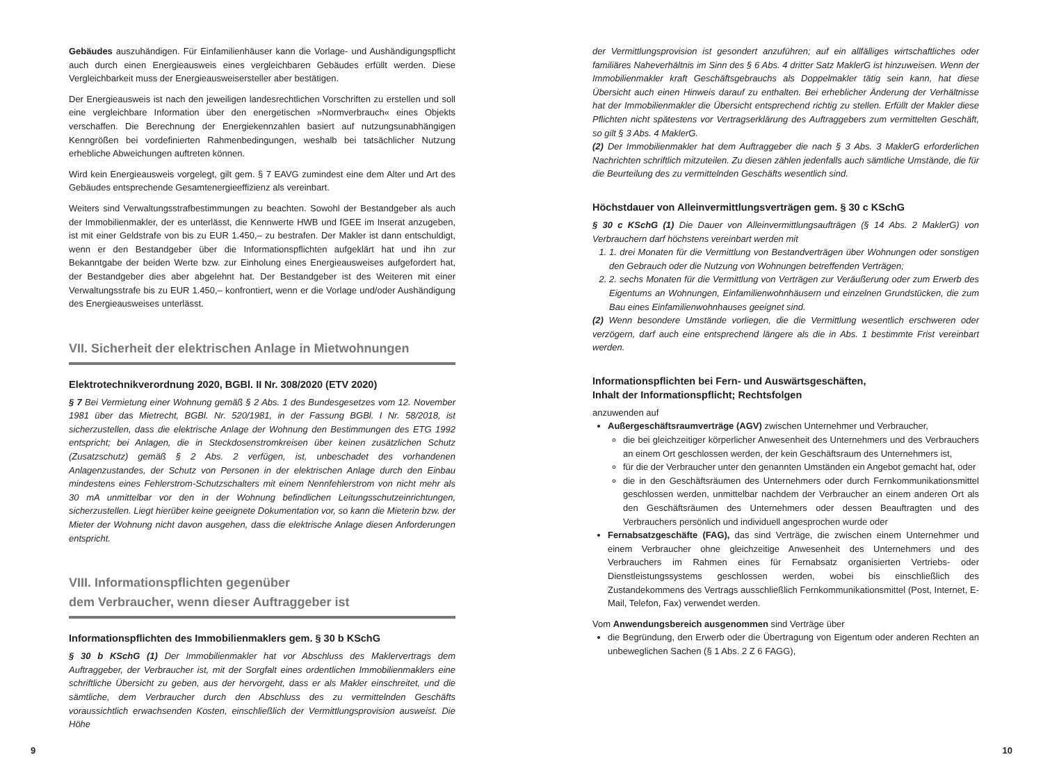Gebäudes auszuhändigen. Für Einfamilienhäuser kann die Vorlage- und Aushändigungspflicht auch durch einen Energieausweis eines vergleichbaren Gebäudes erfüllt werden. Diese Vergleichbarkeit muss der Energieausweisersteller aber bestätigen.
Der Energieausweis ist nach den jeweiligen landesrechtlichen Vorschriften zu erstellen und soll eine vergleichbare Information über den energetischen »Normverbrauch« eines Objekts verschaffen. Die Berechnung der Energiekennzahlen basiert auf nutzungsunabhängigen Kenngrößen bei vordefinierten Rahmenbedingungen, weshalb bei tatsächlicher Nutzung erhebliche Abweichungen auftreten können.
Wird kein Energieausweis vorgelegt, gilt gem. § 7 EAVG zumindest eine dem Alter und Art des Gebäudes entsprechende Gesamtenergieeffizienz als vereinbart.
Weiters sind Verwaltungsstrafbestimmungen zu beachten. Sowohl der Bestandgeber als auch der Immobilienmakler, der es unterlässt, die Kennwerte HWB und fGEE im Inserat anzugeben, ist mit einer Geldstrafe von bis zu EUR 1.450,– zu bestrafen. Der Makler ist dann entschuldigt, wenn er den Bestandgeber über die Informationspflichten aufgeklärt hat und ihn zur Bekanntgabe der beiden Werte bzw. zur Einholung eines Energieausweises aufgefordert hat, der Bestandgeber dies aber abgelehnt hat. Der Bestandgeber ist des Weiteren mit einer Verwaltungsstrafe bis zu EUR 1.450,– konfrontiert, wenn er die Vorlage und/oder Aushändigung des Energieausweises unterlässt.
VII. Sicherheit der elektrischen Anlage in Mietwohnungen
Elektrotechnikverordnung 2020, BGBl. II Nr. 308/2020 (ETV 2020)
§ 7 Bei Vermietung einer Wohnung gemäß § 2 Abs. 1 des Bundesgesetzes vom 12. November 1981 über das Mietrecht, BGBl. Nr. 520/1981, in der Fassung BGBl. I Nr. 58/2018, ist sicherzustellen, dass die elektrische Anlage der Wohnung den Bestimmungen des ETG 1992 entspricht; bei Anlagen, die in Steckdosenstromkreisen über keinen zusätzlichen Schutz (Zusatzschutz) gemäß § 2 Abs. 2 verfügen, ist, unbeschadet des vorhandenen Anlagenzustandes, der Schutz von Personen in der elektrischen Anlage durch den Einbau mindestens eines Fehlerstrom-Schutzschalters mit einem Nennfehlerstrom von nicht mehr als 30 mA unmittelbar vor den in der Wohnung befindlichen Leitungsschutzeinrichtungen, sicherzustellen. Liegt hierüber keine geeignete Dokumentation vor, so kann die Mieterin bzw. der Mieter der Wohnung nicht davon ausgehen, dass die elektrische Anlage diesen Anforderungen entspricht.
VIII. Informationspflichten gegenüber
dem Verbraucher, wenn dieser Auftraggeber ist
Informationspflichten des Immobilienmaklers gem. § 30 b KSchG
§ 30 b KSchG (1) Der Immobilienmakler hat vor Abschluss des Maklervertrags dem Auftraggeber, der Verbraucher ist, mit der Sorgfalt eines ordentlichen Immobilienmaklers eine schriftliche Übersicht zu geben, aus der hervorgeht, dass er als Makler einschreitet, und die sämtliche, dem Verbraucher durch den Abschluss des zu vermittelnden Geschäfts voraussichtlich erwachsenden Kosten, einschließlich der Vermittlungsprovision ausweist. Die Höhe
der Vermittlungsprovision ist gesondert anzuführen; auf ein allfälliges wirtschaftliches oder familiäres Naheverhältnis im Sinn des § 6 Abs. 4 dritter Satz MaklerG ist hinzuweisen. Wenn der Immobilienmakler kraft Geschäftsgebrauchs als Doppelmakler tätig sein kann, hat diese Übersicht auch einen Hinweis darauf zu enthalten. Bei erheblicher Änderung der Verhältnisse hat der Immobilienmakler die Übersicht entsprechend richtig zu stellen. Erfüllt der Makler diese Pflichten nicht spätestens vor Vertragserklärung des Auftraggebers zum vermittelten Geschäft, so gilt § 3 Abs. 4 MaklerG.
(2) Der Immobilienmakler hat dem Auftraggeber die nach § 3 Abs. 3 MaklerG erforderlichen Nachrichten schriftlich mitzuteilen. Zu diesen zählen jedenfalls auch sämtliche Umstände, die für die Beurteilung des zu vermittelnden Geschäfts wesentlich sind.
Höchstdauer von Alleinvermittlungsverträgen gem. § 30 c KSchG
§ 30 c KSchG (1) Die Dauer von Alleinvermittlungsaufträgen (§ 14 Abs. 2 MaklerG) von Verbrauchern darf höchstens vereinbart werden mit
1. 1. drei Monaten für die Vermittlung von Bestandverträgen über Wohnungen oder sonstigen den Gebrauch oder die Nutzung von Wohnungen betreffenden Verträgen;
2. 2. sechs Monaten für die Vermittlung von Verträgen zur Veräußerung oder zum Erwerb des Eigentums an Wohnungen, Einfamilienwohnhäusern und einzelnen Grundstücken, die zum Bau eines Einfamilienwohnhauses geeignet sind.
(2) Wenn besondere Umstände vorliegen, die die Vermittlung wesentlich erschweren oder verzögern, darf auch eine entsprechend längere als die in Abs. 1 bestimmte Frist vereinbart werden.
Informationspflichten bei Fern- und Auswärtsgeschäften,
Inhalt der Informationspflicht; Rechtsfolgen
anzuwenden auf
Außergeschäftsraumverträge (AGV) zwischen Unternehmer und Verbraucher,
die bei gleichzeitiger körperlicher Anwesenheit des Unternehmers und des Verbrauchers an einem Ort geschlossen werden, der kein Geschäftsraum des Unternehmers ist,
für die der Verbraucher unter den genannten Umständen ein Angebot gemacht hat, oder
die in den Geschäftsräumen des Unternehmers oder durch Fernkommunikationsmittel geschlossen werden, unmittelbar nachdem der Verbraucher an einem anderen Ort als den Geschäftsräumen des Unternehmers oder dessen Beauftragten und des Verbrauchers persönlich und individuell angesprochen wurde oder
Fernabsatzgeschäfte (FAG), das sind Verträge, die zwischen einem Unternehmer und einem Verbraucher ohne gleichzeitige Anwesenheit des Unternehmers und des Verbrauchers im Rahmen eines für Fernabsatz organisierten Vertriebs- oder Dienstleistungssystems geschlossen werden, wobei bis einschließlich des Zustandekommens des Vertrags ausschließlich Fernkommunikationsmittel (Post, Internet, E-Mail, Telefon, Fax) verwendet werden.
Vom Anwendungsbereich ausgenommen sind Verträge über
die Begründung, den Erwerb oder die Übertragung von Eigentum oder anderen Rechten an unbeweglichen Sachen (§ 1 Abs. 2 Z 6 FAGG),
9 10